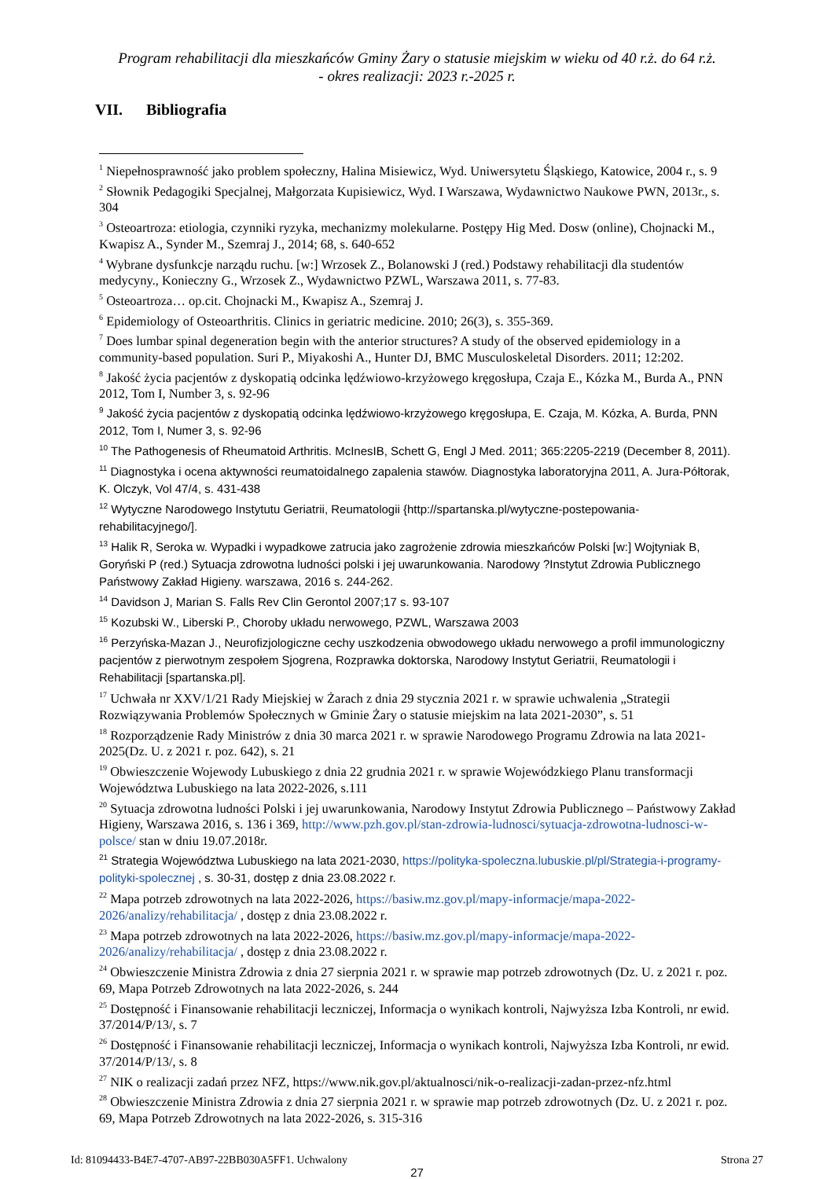Program rehabilitacji dla mieszkańców Gminy Żary o statusie miejskim w wieku od 40 r.ż. do 64 r.ż.
- okres realizacji: 2023 r.-2025 r.
VII. Bibliografia
<sup>1</sup> Niepełnosprawność jako problem społeczny, Halina Misiewicz, Wyd. Uniwersytetu Śląskiego, Katowice, 2004 r., s. 9
<sup>2</sup> Słownik Pedagogiki Specjalnej, Małgorzata Kupisiewicz, Wyd. I Warszawa, Wydawnictwo Naukowe PWN, 2013r., s. 304
<sup>3</sup> Osteoartroza: etiologia, czynniki ryzyka, mechanizmy molekularne. Postępy Hig Med. Dosw (online), Chojnacki M., Kwapisz A., Synder M., Szemraj J., 2014; 68, s. 640-652
<sup>4</sup> Wybrane dysfunkcje narządu ruchu. [w:] Wrzosek Z., Bolanowski J (red.) Podstawy rehabilitacji dla studentów medycyny., Konieczny G., Wrzosek Z., Wydawnictwo PZWL, Warszawa 2011, s. 77-83.
<sup>5</sup> Osteoartroza… op.cit. Chojnacki M., Kwapisz A., Szemraj J.
<sup>6</sup> Epidemiology of Osteoarthritis. Clinics in geriatric medicine. 2010; 26(3), s. 355-369.
<sup>7</sup> Does lumbar spinal degeneration begin with the anterior structures? A study of the observed epidemiology in a community-based population. Suri P., Miyakoshi A., Hunter DJ, BMC Musculoskeletal Disorders. 2011; 12:202.
<sup>8</sup> Jakość życia pacjentów z dyskopatią odcinka lędźwiowo-krzyżowego kręgosłupa, Czaja E., Kózka M., Burda A., PNN 2012, Tom I, Number 3, s. 92-96
<sup>9</sup> Jakość życia pacjentów z dyskopatią odcinka lędźwiowo-krzyżowego kręgosłupa, E. Czaja, M. Kózka, A. Burda, PNN 2012, Tom I, Numer 3, s. 92-96
<sup>10</sup> The Pathogenesis of Rheumatoid Arthritis. McInesIB, Schett G, Engl J Med. 2011; 365:2205-2219 (December 8, 2011).
<sup>11</sup> Diagnostyka i ocena aktywności reumatoidalnego zapalenia stawów. Diagnostyka laboratoryjna 2011, A. Jura-Półtorak, K. Olczyk, Vol 47/4, s. 431-438
<sup>12</sup> Wytyczne Narodowego Instytutu Geriatrii, Reumatologii {http://spartanska.pl/wytyczne-postepowania-rehabilitacyjnego/].
<sup>13</sup> Halik R, Seroka w. Wypadki i wypadkowe zatrucia jako zagrożenie zdrowia mieszkańców Polski [w:] Wojtyniak B, Goryński P (red.) Sytuacja zdrowotna ludności polski i jej uwarunkowania. Narodowy ?Instytut Zdrowia Publicznego Państwowy Zakład Higieny. warszawa, 2016 s. 244-262.
<sup>14</sup> Davidson J, Marian S. Falls Rev Clin Gerontol 2007;17 s. 93-107
<sup>15</sup> Kozubski W., Liberski P., Choroby układu nerwowego, PZWL, Warszawa 2003
<sup>16</sup> Perzyńska-Mazan J., Neurofizjologiczne cechy uszkodzenia obwodowego układu nerwowego a profil immunologiczny pacjentów z pierwotnym zespołem Sjogrena, Rozprawka doktorska, Narodowy Instytut Geriatrii, Reumatologii i Rehabilitacji [spartanska.pl].
<sup>17</sup> Uchwała nr XXV/1/21 Rady Miejskiej w Żarach z dnia 29 stycznia 2021 r. w sprawie uchwalenia „Strategii Rozwiązywania Problemów Społecznych w Gminie Żary o statusie miejskim na lata 2021-2030”, s. 51
<sup>18</sup> Rozporządzenie Rady Ministrów z dnia 30 marca 2021 r. w sprawie Narodowego Programu Zdrowia na lata 2021-2025(Dz. U. z 2021 r. poz. 642), s. 21
<sup>19</sup> Obwieszczenie Wojewody Lubuskiego z dnia 22 grudnia 2021 r. w sprawie Wojewódzkiego Planu transformacji Województwa Lubuskiego na lata 2022-2026, s.111
<sup>20</sup> Sytuacja zdrowotna ludności Polski i jej uwarunkowania, Narodowy Instytut Zdrowia Publicznego – Państwowy Zakład Higieny, Warszawa 2016, s. 136 i 369, http://www.pzh.gov.pl/stan-zdrowia-ludnosci/sytuacja-zdrowotna-ludnosci-w-polsce/ stan w dniu 19.07.2018r.
<sup>21</sup> Strategia Województwa Lubuskiego na lata 2021-2030, https://polityka-spoleczna.lubuskie.pl/pl/Strategia-i-programy-polityki-spolecznej , s. 30-31, dostęp z dnia 23.08.2022 r.
<sup>22</sup> Mapa potrzeb zdrowotnych na lata 2022-2026, https://basiw.mz.gov.pl/mapy-informacje/mapa-2022-2026/analizy/rehabilitacja/ , dostęp z dnia 23.08.2022 r.
<sup>23</sup> Mapa potrzeb zdrowotnych na lata 2022-2026, https://basiw.mz.gov.pl/mapy-informacje/mapa-2022-2026/analizy/rehabilitacja/ , dostęp z dnia 23.08.2022 r.
<sup>24</sup> Obwieszczenie Ministra Zdrowia z dnia 27 sierpnia 2021 r. w sprawie map potrzeb zdrowotnych (Dz. U. z 2021 r. poz. 69, Mapa Potrzeb Zdrowotnych na lata 2022-2026, s. 244
<sup>25</sup> Dostępność i Finansowanie rehabilitacji leczniczej, Informacja o wynikach kontroli, Najwyższa Izba Kontroli, nr ewid. 37/2014/P/13/, s. 7
<sup>26</sup> Dostępność i Finansowanie rehabilitacji leczniczej, Informacja o wynikach kontroli, Najwyższa Izba Kontroli, nr ewid. 37/2014/P/13/, s. 8
<sup>27</sup> NIK o realizacji zadań przez NFZ, https://www.nik.gov.pl/aktualnosci/nik-o-realizacji-zadan-przez-nfz.html
<sup>28</sup> Obwieszczenie Ministra Zdrowia z dnia 27 sierpnia 2021 r. w sprawie map potrzeb zdrowotnych (Dz. U. z 2021 r. poz. 69, Mapa Potrzeb Zdrowotnych na lata 2022-2026, s. 315-316
27
Id: 81094433-B4E7-4707-AB97-22BB030A5FF1. Uchwalony Strona 27